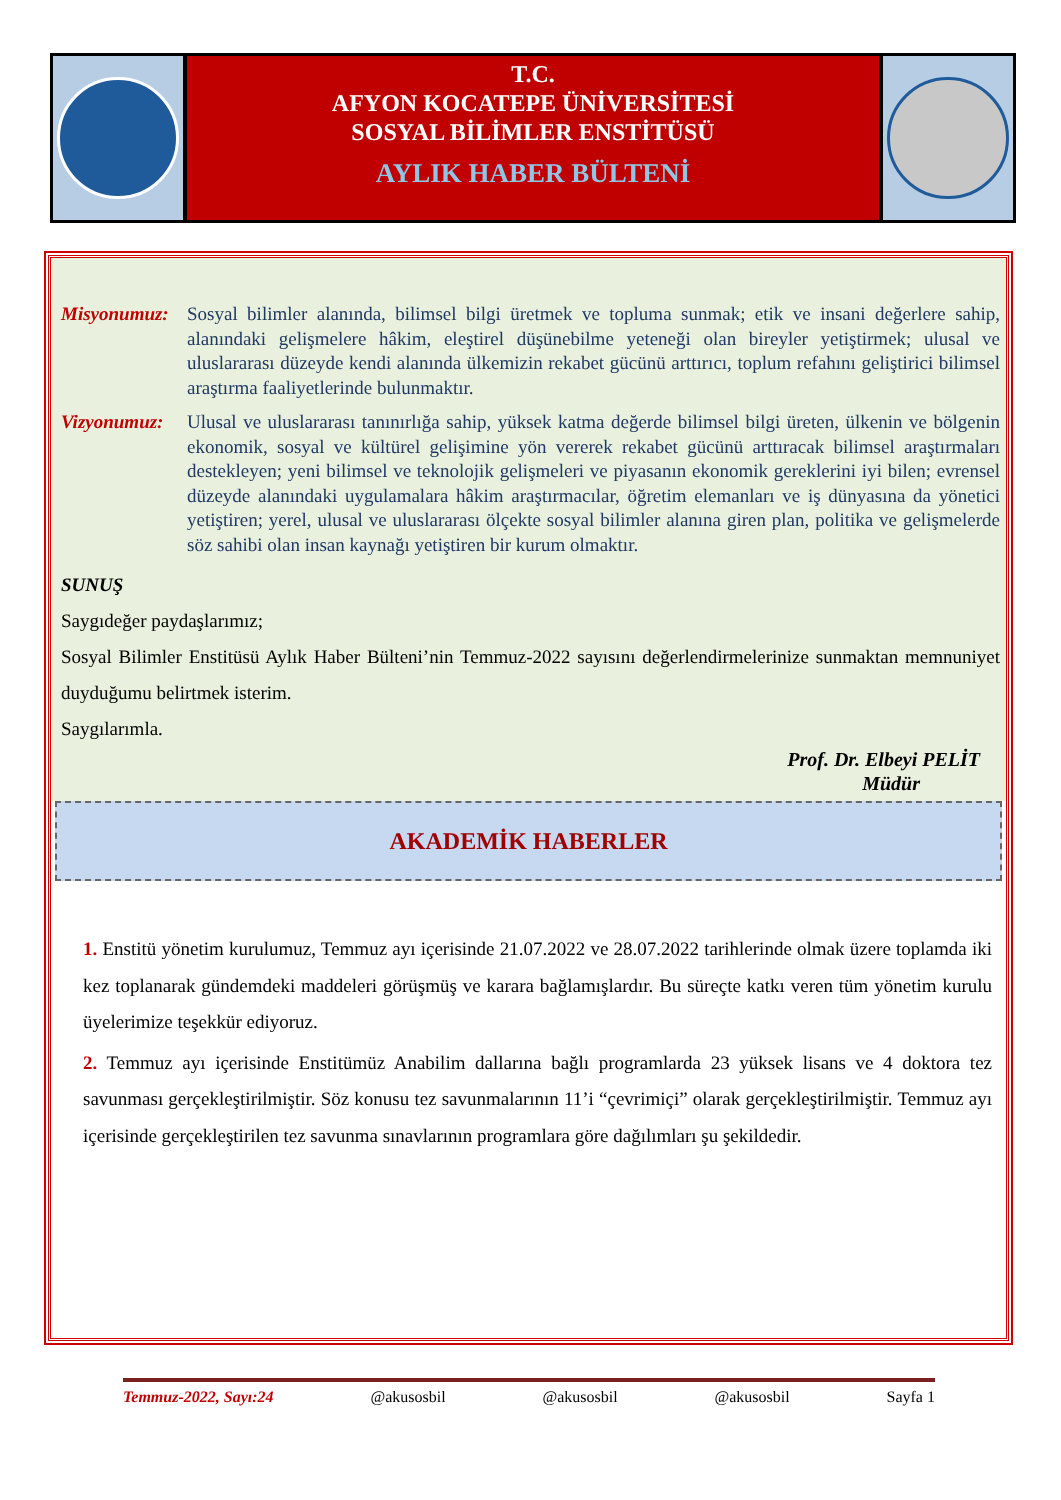T.C.
AFYON KOCATEPE ÜNİVERSİTESİ
SOSYAL BİLİMLER ENSTİTÜSÜ
AYLIK HABER BÜLTENİ
Misyonumuz: Sosyal bilimler alanında, bilimsel bilgi üretmek ve topluma sunmak; etik ve insani değerlere sahip, alanındaki gelişmelere hâkim, eleştirel düşünebilme yeteneği olan bireyler yetiştirmek; ulusal ve uluslararası düzeyde kendi alanında ülkemizin rekabet gücünü arttırıcı, toplum refahını geliştirici bilimsel araştırma faaliyetlerinde bulunmaktır.
Vizyonumuz: Ulusal ve uluslararası tanınırlığa sahip, yüksek katma değerde bilimsel bilgi üreten, ülkenin ve bölgenin ekonomik, sosyal ve kültürel gelişimine yön vererek rekabet gücünü arttıracak bilimsel araştırmaları destekleyen; yeni bilimsel ve teknolojik gelişmeleri ve piyasanın ekonomik gereklerini iyi bilen; evrensel düzeyde alanındaki uygulamalara hâkim araştırmacılar, öğretim elemanları ve iş dünyasına da yönetici yetiştiren; yerel, ulusal ve uluslararası ölçekte sosyal bilimler alanına giren plan, politika ve gelişmelerde söz sahibi olan insan kaynağı yetiştiren bir kurum olmaktır.
SUNUŞ
Saygıdeğer paydaşlarımız;
Sosyal Bilimler Enstitüsü Aylık Haber Bülteni’nin Temmuz-2022 sayısını değerlendirmelerinize sunmaktan memnuniyet duyduğumu belirtmek isterim.
Saygılarımla.
Prof. Dr. Elbeyi PELİT
Müdür
AKADEMİK HABERLER
1. Enstitü yönetim kurulumuz, Temmuz ayı içerisinde 21.07.2022 ve 28.07.2022 tarihlerinde olmak üzere toplamda iki kez toplanarak gündemdeki maddeleri görüşmüş ve karara bağlamışlardır. Bu süreçte katkı veren tüm yönetim kurulu üyelerimize teşekkür ediyoruz.
2. Temmuz ayı içerisinde Enstitümüz Anabilim dallarına bağlı programlarda 23 yüksek lisans ve 4 doktora tez savunması gerçekleştirilmiştir. Söz konusu tez savunmalarının 11’i “çevrimiçi” olarak gerçekleştirilmiştir. Temmuz ayı içerisinde gerçekleştirilen tez savunma sınavlarının programlara göre dağılımları şu şekildedir.
Temmuz-2022, Sayı:24 @akusosbil @akusosbil @akusosbil Sayfa 1